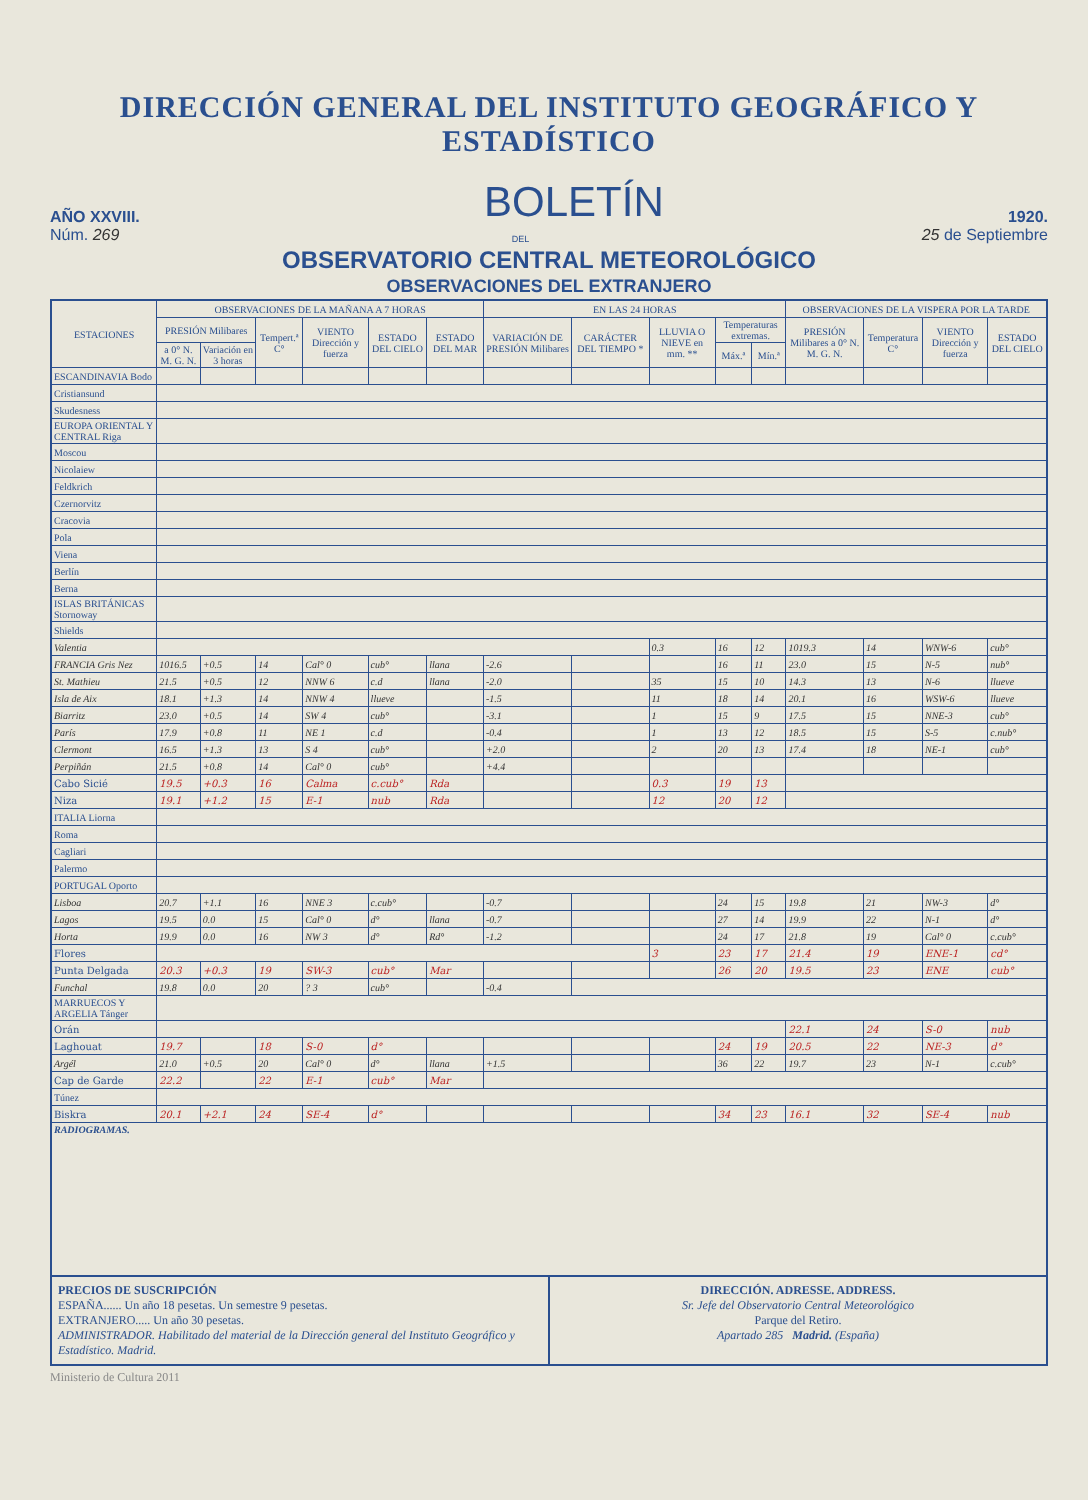DIRECCIÓN GENERAL DEL INSTITUTO GEOGRÁFICO Y ESTADÍSTICO
AÑO XXVIII.
BOLETÍN
1920.
Núm. 269 DEL 25 de Septiembre
OBSERVATORIO CENTRAL METEOROLÓGICO
OBSERVACIONES DEL EXTRANJERO
| ESTACIONES | OBSERVACIONES DE LA MAÑANA A 7 HORAS | | | | | | EN LAS 24 HORAS | | | | | OBSERVACIONES DE LA VISPERA POR LA TARDE | | | |
| --- | --- | --- | --- | --- | --- | --- | --- | --- | --- | --- | --- | --- | --- | --- | --- |
| | PRESIÓN Milibares | | Tempert.ª C° | VIENTO Dirección y fuerza | ESTADO DEL CIELO | ESTADO DEL MAR | VARIACIÓN DE PRESIÓN Milibares | CARÁCTER DEL TIEMPO * | LLUVIA O NIEVE en mm. ** | Temperaturas extremas. | | PRESIÓN Milibares a 0° N. M. G. N. | Temperatura C° | VIENTO Dirección y fuerza | ESTADO DEL CIELO |
| | a 0° N. M. G. N. | Variación en 3 horas | | | | | | | | Máx.ª | Mín.ª | | | | |
| ESCANDINAVIA Bodo | | | | | | | | | | | | | | | |
| Cristiansund | | | | | | | | | | | | | | | |
| Skudesness | | | | | | | | | | | | | | | |
| EUROPA ORIENTAL Y CENTRAL Riga | | | | | | | | | | | | | | | |
| Moscou | | | | | | | | | | | | | | | |
| Nicolaiew | | | | | | | | | | | | | | | |
| Feldkrich | | | | | | | | | | | | | | | |
| Czernorvitz | | | | | | | | | | | | | | | |
| Cracovia | | | | | | | | | | | | | | | |
| Pola | | | | | | | | | | | | | | | |
| Viena | | | | | | | | | | | | | | | |
| Berlín | | | | | | | | | | | | | | | |
| Berna | | | | | | | | | | | | | | | |
| ISLAS BRITÁNICAS Stornoway | | | | | | | | | | | | | | | |
| Shields | | | | | | | | | | | | | | | |
| Valentia | | | | | | | | | 0.3 | 16 | 12 | 1019.3 | 14 | WNW-6 | cub° |
| FRANCIA Gris Nez | 1016.5 | +0.5 | 14 | Cal° 0 | cub° | llana | -2.6 | | | 16 | 11 | 23.0 | 15 | N-5 | nub° |
| St. Mathieu | 21.5 | +0.5 | 12 | NNW 6 | c.d | llana | -2.0 | | 35 | 15 | 10 | 14.3 | 13 | N-6 | llueve |
| Isla de Aix | 18.1 | +1.3 | 14 | NNW 4 | llueve | | -1.5 | | 11 | 18 | 14 | 20.1 | 16 | WSW-6 | llueve |
| Biarritz | 23.0 | +0.5 | 14 | SW 4 | cub° | | -3.1 | | 1 | 15 | 9 | 17.5 | 15 | NNE-3 | cub° |
| París | 17.9 | +0.8 | 11 | NE 1 | c.d | | -0.4 | | 1 | 13 | 12 | 18.5 | 15 | S-5 | c.nub° |
| Clermont | 16.5 | +1.3 | 13 | S 4 | cub° | | +2.0 | | 2 | 20 | 13 | 17.4 | 18 | NE-1 | cub° |
| Perpiñán | 21.5 | +0.8 | 14 | Cal° 0 | cub° | | +4.4 | | | | | | | | |
| Cabo Sicié | 19.5 | +0.3 | 16 | Calma | c.cub° | Rda | | | 0.3 | 19 | 13 | | | | |
| Niza | 19.1 | +1.2 | 15 | E-1 | nub | Rda | | | 12 | 20 | 12 | | | | |
| ITALIA Liorna | | | | | | | | | | | | | | | |
| Roma | | | | | | | | | | | | | | | |
| Cagliari | | | | | | | | | | | | | | | |
| Palermo | | | | | | | | | | | | | | | |
| PORTUGAL Oporto | | | | | | | | | | | | | | | |
| Lisboa | 20.7 | +1.1 | 16 | NNE 3 | c.cub° | | -0.7 | | | 24 | 15 | 19.8 | 21 | NW-3 | d° |
| Lagos | 19.5 | 0.0 | 15 | Cal° 0 | d° | llana | -0.7 | | | 27 | 14 | 19.9 | 22 | N-1 | d° |
| Horta | 19.9 | 0.0 | 16 | NW 3 | d° | Rd° | -1.2 | | | 24 | 17 | 21.8 | 19 | Cal° 0 | c.cub° |
| Flores | | | | | | | | | 3 | 23 | 17 | 21.4 | 19 | ENE-1 | cd° |
| Punta Delgada | 20.3 | +0.3 | 19 | SW-3 | cub° | Mar | | | | 26 | 20 | 19.5 | 23 | ENE | cub° |
| Funchal | 19.8 | 0.0 | 20 | ? 3 | cub° | | -0.4 | | | | | | | | |
| MARRUECOS Y ARGELIA Tánger | | | | | | | | | | | | | | | |
| Orán | | | | | | | | | | | | 22.1 | 24 | S-0 | nub |
| Laghouat | 19.7 | | 18 | S-0 | d° | | | | | 24 | 19 | 20.5 | 22 | NE-3 | d° |
| Argél | 21.0 | +0.5 | 20 | Cal° 0 | d° | llana | +1.5 | | | 36 | 22 | 19.7 | 23 | N-1 | c.cub° |
| Cap de Garde | 22.2 | | 22 | E-1 | cub° | Mar | | | | | | | | | |
| Túnez | | | | | | | | | | | | | | | |
| Biskra | 20.1 | +2.1 | 24 | SE-4 | d° | | | | | 34 | 23 | 16.1 | 32 | SE-4 | nub |
| RADIOGRAMAS. | | | | | | | | | | | | | | | |
PRECIOS DE SUSCRIPCIÓN
ESPAÑA...... Un año 18 pesetas. Un semestre 9 pesetas.
EXTRANJERO..... Un año 30 pesetas.
ADMINISTRADOR. Habilitado del material de la Dirección general del Instituto Geográfico y Estadístico. Madrid.
DIRECCIÓN. ADRESSE. ADDRESS.
Sr. Jefe del Observatorio Central Meteorológico
Parque del Retiro.
Apartado 285 Madrid. (España)
Ministerio de Cultura 2011